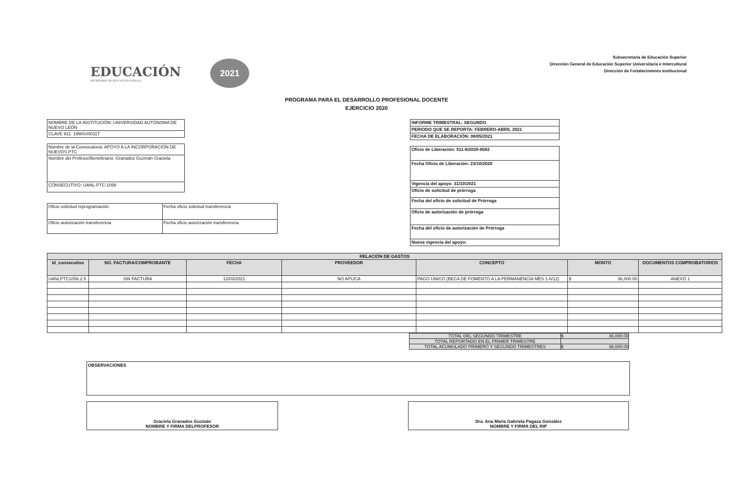EDUCACIÓN
SECRETARÍA DE EDUCACIÓN PÚBLICA
2021
Subsecretaría de Educación Superior
Dirección General de Educación Superior Universitaria e Intercultural
Dirección de Fortalecimiento Institucional
PROGRAMA PARA EL DESARROLLO PROFESIONAL DOCENTE
EJERCICIO 2020
| NOMBRE DE LA INSTITUCIÓN: UNIVERSIDAD AUTÓNOMA DE NUEVO LEÓN |
| CLAVE 911: 19MSU0011T |
| Nombre de la Convocatoria: APOYO A LA INCORPORACIÓN DE NUEVOS PTC |
| Nombre del Profesor/Beneficiario: Granados Guzmán Graciela |
| CONSECUTIVO: UANL-PTC-1058 |
| Oficio solicitud reprogramación | Fecha oficio solicitud transferencia |
| Oficio autorización transferencia | Fecha oficio autorización transferencia |
| INFORME TRIMESTRAL: SEGUNDO |
| PERIODO QUE SE REPORTA: FEBRERO-ABRIL 2021 |
| FECHA DE ELABORACIÓN: 08/05/2021 |
| Oficio de Liberación: 511-6/2020-8582 |
| Fecha Oficio de Liberación: 23/10/2020 |
| Vigencia del apoyo: 31/10/2021 |
| Oficio de solicitud de prórroga |
| Fecha del oficio de solicitud de Prórroga |
| Oficio de autorización de prórroga |
| Fecha del oficio de autorización de Prórroga |
| Nueva vigencia del apoyo: |
| RELACIÓN DE GASTOS | | | | | | |
| --- | --- | --- | --- | --- | --- | --- |
| Id_consecutivo | NO. FACTURA/COMPROBANTE | FECHA | PROVEEDOR | CONCEPTO | MONTO | DOCUMENTOS COMPROBATORIOS |
| UANLPTC1058.2.5 | SIN FACTURA | 12/03/2021 | NO APLICA | PAGO ÚNICO (BECA DE FOMENTO A LA PERMANENCIA MES 1-6/12) | $ 36,000.00 | ANEXO 1 |
| TOTAL DEL SEGUNDO TRIMESTRE | $ 36,000.00 |
| TOTAL REPORTADO EN EL PRIMER TRIMESTRE | |
| TOTAL ACUMULADO PRIMERO Y SEGUNDO TRIMESTRES | $ 36,000.00 |
OBSERVACIONES
Graciela Granados Guzmán
NOMBRE Y FIRMA DELPROFESOR
Dra. Ana María Gabriela Pagaza González
NOMBRE Y FIRMA DEL RIP